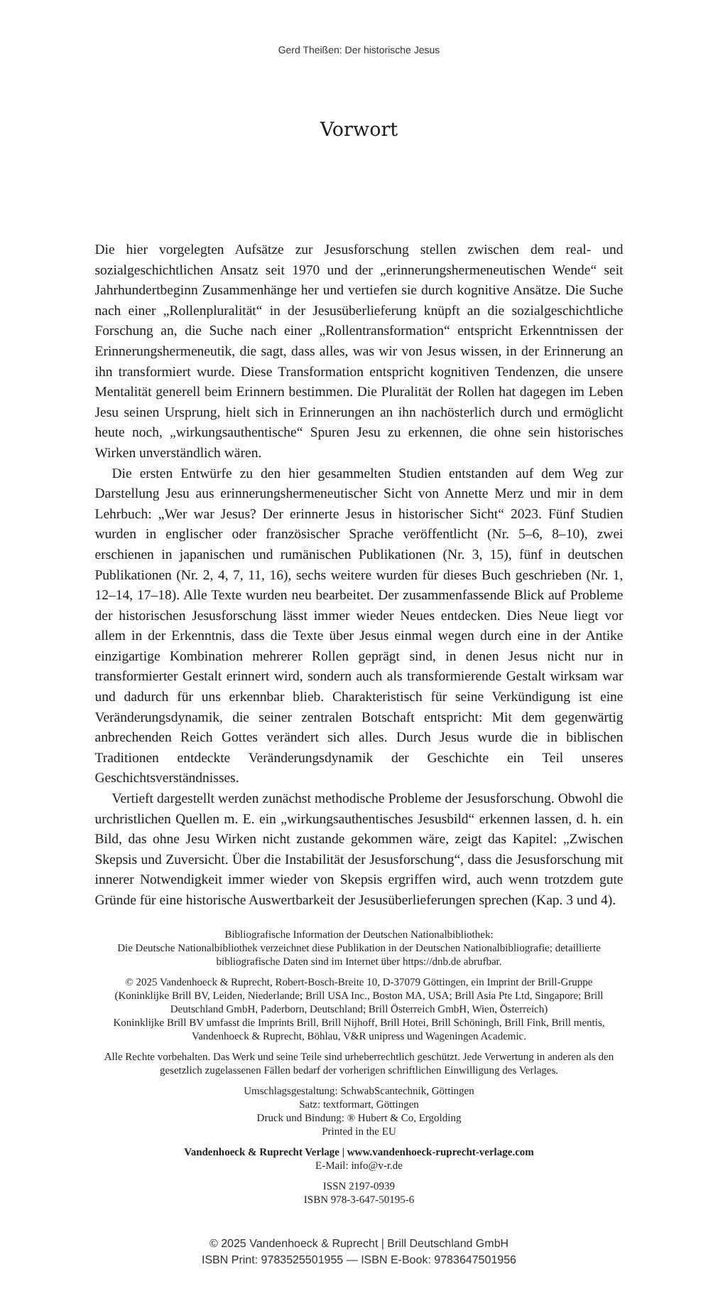Gerd Theißen: Der historische Jesus
Vorwort
Die hier vorgelegten Aufsätze zur Jesusforschung stellen zwischen dem real- und sozialgeschichtlichen Ansatz seit 1970 und der „erinnerungshermeneutischen Wende“ seit Jahrhundertbeginn Zusammenhänge her und vertiefen sie durch kognitive Ansätze. Die Suche nach einer „Rollenpluralität“ in der Jesusüberlieferung knüpft an die sozialgeschichtliche Forschung an, die Suche nach einer „Rollentransformation“ entspricht Erkenntnissen der Erinnerungshermeneutik, die sagt, dass alles, was wir von Jesus wissen, in der Erinnerung an ihn transformiert wurde. Diese Transformation entspricht kognitiven Tendenzen, die unsere Mentalität generell beim Erinnern bestimmen. Die Pluralität der Rollen hat dagegen im Leben Jesu seinen Ursprung, hielt sich in Erinnerungen an ihn nachösterlich durch und ermöglicht heute noch, „wirkungsauthentische“ Spuren Jesu zu erkennen, die ohne sein historisches Wirken unverständlich wären.
Die ersten Entwürfe zu den hier gesammelten Studien entstanden auf dem Weg zur Darstellung Jesu aus erinnerungshermeneutischer Sicht von Annette Merz und mir in dem Lehrbuch: „Wer war Jesus? Der erinnerte Jesus in historischer Sicht“ 2023. Fünf Studien wurden in englischer oder französischer Sprache veröffentlicht (Nr. 5–6, 8–10), zwei erschienen in japanischen und rumänischen Publikationen (Nr. 3, 15), fünf in deutschen Publikationen (Nr. 2, 4, 7, 11, 16), sechs weitere wurden für dieses Buch geschrieben (Nr. 1, 12–14, 17–18). Alle Texte wurden neu bearbeitet. Der zusammenfassende Blick auf Probleme der historischen Jesusforschung lässt immer wieder Neues entdecken. Dies Neue liegt vor allem in der Erkenntnis, dass die Texte über Jesus einmal wegen durch eine in der Antike einzigartige Kombination mehrerer Rollen geprägt sind, in denen Jesus nicht nur in transformierter Gestalt erinnert wird, sondern auch als transformierende Gestalt wirksam war und dadurch für uns erkennbar blieb. Charakteristisch für seine Verkündigung ist eine Veränderungsdynamik, die seiner zentralen Botschaft entspricht: Mit dem gegenwärtig anbrechenden Reich Gottes verändert sich alles. Durch Jesus wurde die in biblischen Traditionen entdeckte Veränderungsdynamik der Geschichte ein Teil unseres Geschichtsverständnisses.
Vertieft dargestellt werden zunächst methodische Probleme der Jesusforschung. Obwohl die urchristlichen Quellen m. E. ein „wirkungsauthentisches Jesusbild“ erkennen lassen, d. h. ein Bild, das ohne Jesu Wirken nicht zustande gekommen wäre, zeigt das Kapitel: „Zwischen Skepsis und Zuversicht. Über die Instabilität der Jesusforschung“, dass die Jesusforschung mit innerer Notwendigkeit immer wieder von Skepsis ergriffen wird, auch wenn trotzdem gute Gründe für eine historische Auswertbarkeit der Jesusüberlieferungen sprechen (Kap. 3 und 4).
Bibliografische Information der Deutschen Nationalbibliothek:
Die Deutsche Nationalbibliothek verzeichnet diese Publikation in der Deutschen Nationalbibliografie; detaillierte bibliografische Daten sind im Internet über https://dnb.de abrufbar.
© 2025 Vandenhoeck & Ruprecht, Robert-Bosch-Breite 10, D-37079 Göttingen, ein Imprint der Brill-Gruppe
(Koninklijke Brill BV, Leiden, Niederlande; Brill USA Inc., Boston MA, USA; Brill Asia Pte Ltd, Singapore; Brill Deutschland GmbH, Paderborn, Deutschland; Brill Österreich GmbH, Wien, Österreich)
Koninklijke Brill BV umfasst die Imprints Brill, Brill Nijhoff, Brill Hotei, Brill Schöningh, Brill Fink, Brill mentis, Vandenhoeck & Ruprecht, Böhlau, V&R unipress und Wageningen Academic.
Alle Rechte vorbehalten. Das Werk und seine Teile sind urheberrechtlich geschützt. Jede Verwertung in anderen als den gesetzlich zugelassenen Fällen bedarf der vorherigen schriftlichen Einwilligung des Verlages.
Umschlagsgestaltung: SchwabScantechnik, Göttingen
Satz: textformart, Göttingen
Druck und Bindung: ® Hubert & Co, Ergolding
Printed in the EU
Vandenhoeck & Ruprecht Verlage | www.vandenhoeck-ruprecht-verlage.com
E-Mail: info@v-r.de
ISSN 2197-0939
ISBN 978-3-647-50195-6
© 2025 Vandenhoeck & Ruprecht | Brill Deutschland GmbH
ISBN Print: 9783525501955 — ISBN E-Book: 9783647501956